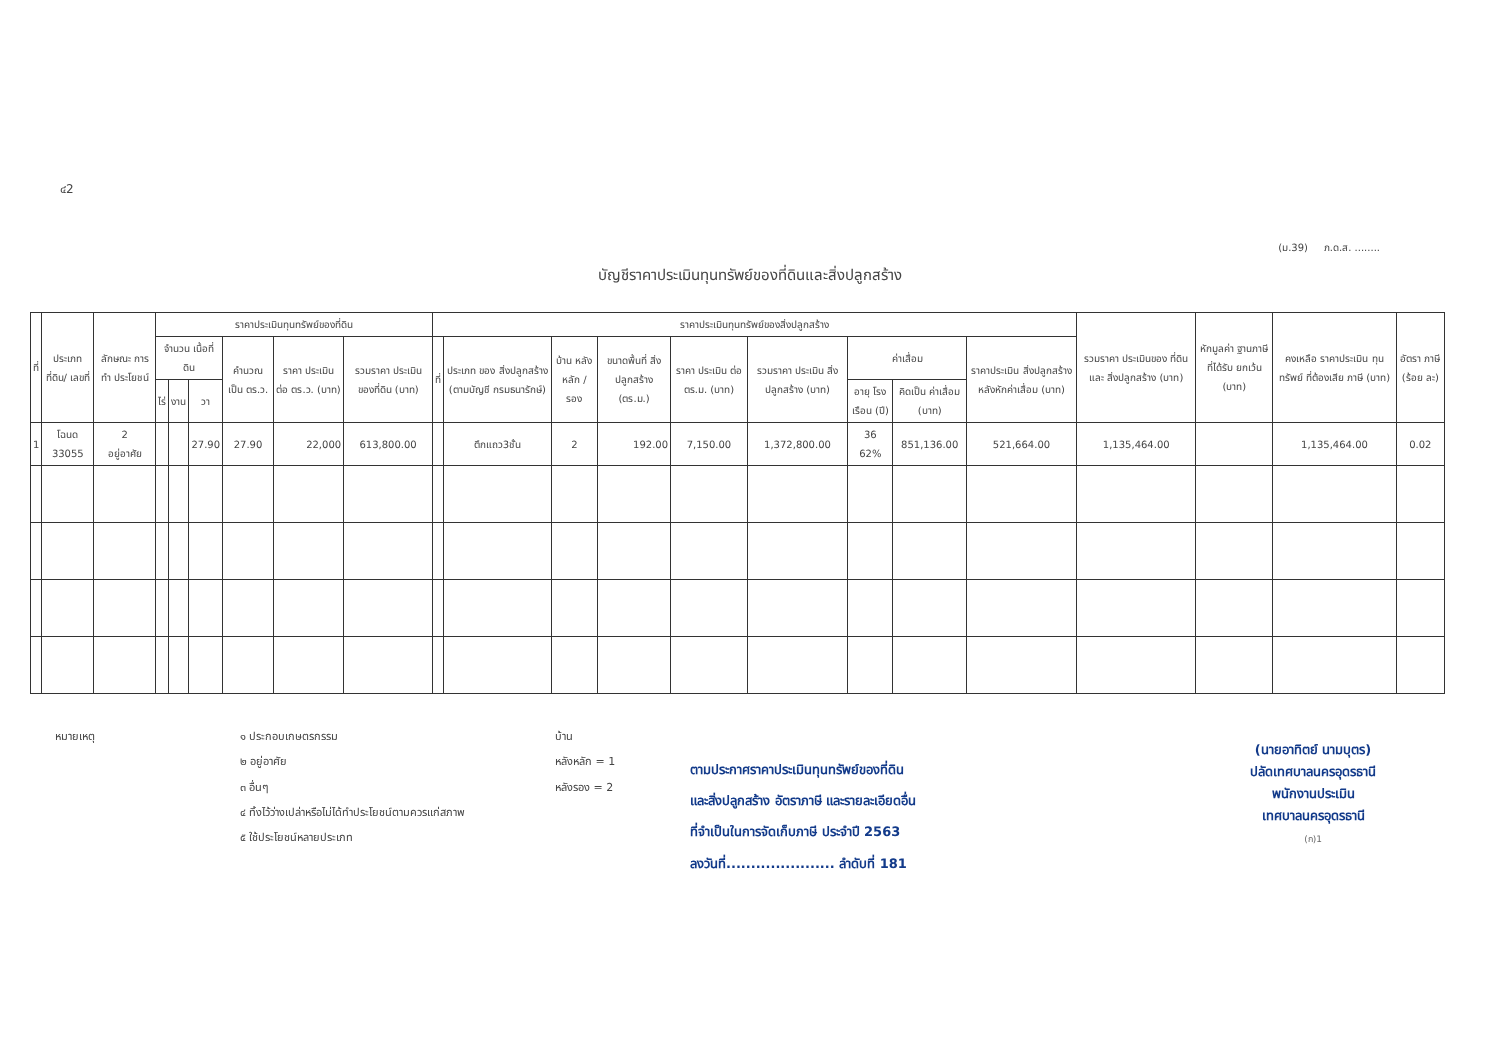๔2
(ม.39) ภ.ด.ส. ........
บัญชีราคาประเมินทุนทรัพย์ของที่ดินและสิ่งปลูกสร้าง
| ที่ | ประเภทที่ดิน/ เลขที่ | ลักษณะ การทำ ประโยชน์ | ราคาประเมินทุนทรัพย์ของที่ดิน | | | | | | ราคาประเมินทุนทรัพย์ของสิ่งปลูกสร้าง | | | | | | | | | รวมราคา ประเมินของ ที่ดินและ สิ่งปลูกสร้าง (บาท) | หักมูลค่า ฐานภาษี ที่ได้รับ ยกเว้น (บาท) | คงเหลือ ราคาประเมิน ทุนทรัพย์ ที่ต้องเสีย ภาษี (บาท) | อัตรา ภาษี (ร้อย ละ) |
| --- | --- | --- | --- | --- | --- | --- | --- | --- | --- | --- | --- | --- | --- | --- | --- | --- | --- | --- | --- | --- | --- |
| | | | จำนวน เนื้อที่ดิน | | | คำนวณ เป็น ตร.ว. | ราคา ประเมิน ต่อ ตร.ว. (บาท) | รวมราคา ประเมิน ของที่ดิน (บาท) | ที่ | ประเภท ของ สิ่งปลูกสร้าง (ตามบัญชี กรมธนารักษ์) | บ้าน หลัง หลัก / รอง | ขนาดพื้นที่ สิ่งปลูกสร้าง (ตร.ม.) | ราคา ประเมิน ต่อ ตร.ม. (บาท) | รวมราคา ประเมิน สิ่งปลูกสร้าง (บาท) | ค่าเสื่อม | | ราคาประเมิน สิ่งปลูกสร้าง หลังหักค่าเสื่อม (บาท) | | | | |
| | | | ไร่ | งาน | วา | | | | | | | | | | อายุ โรง เรือน (ปี) | คิดเป็น ค่าเสื่อม (บาท) | | | | | |
| 1 | โฉนด 33055 | 2 อยู่อาศัย | | | 27.90 | 27.90 | 22,000 | 613,800.00 | | ตึกแถว3ชั้น | 2 | 192.00 | 7,150.00 | 1,372,800.00 | 36 62% | 851,136.00 | 521,664.00 | 1,135,464.00 | | 1,135,464.00 | 0.02 |
หมายเหตุ ๑ ประกอบเกษตรกรรม
๒ อยู่อาศัย
๓ อื่นๆ
๔ ทิ้งไว้ว่างเปล่าหรือไม่ได้ทำประโยชน์ตามควรแก่สภาพ
๕ ใช้ประโยชน์หลายประเภท
บ้าน
หลังหลัก = 1
หลังรอง = 2
ตามประกาศราคาประเมินทุนทรัพย์ของที่ดิน
และสิ่งปลูกสร้าง อัตราภาษี และรายละเอียดอื่น
ที่จำเป็นในการจัดเก็บภาษี ประจำปี 2563
ลงวันที่...................... ลำดับที่ 181
(นายอาทิตย์ นามบุตร)
ปลัดเทศบาลนครอุดรธานี
พนักงานประเมิน
เทศบาลนครอุดรธานี
(ก)1